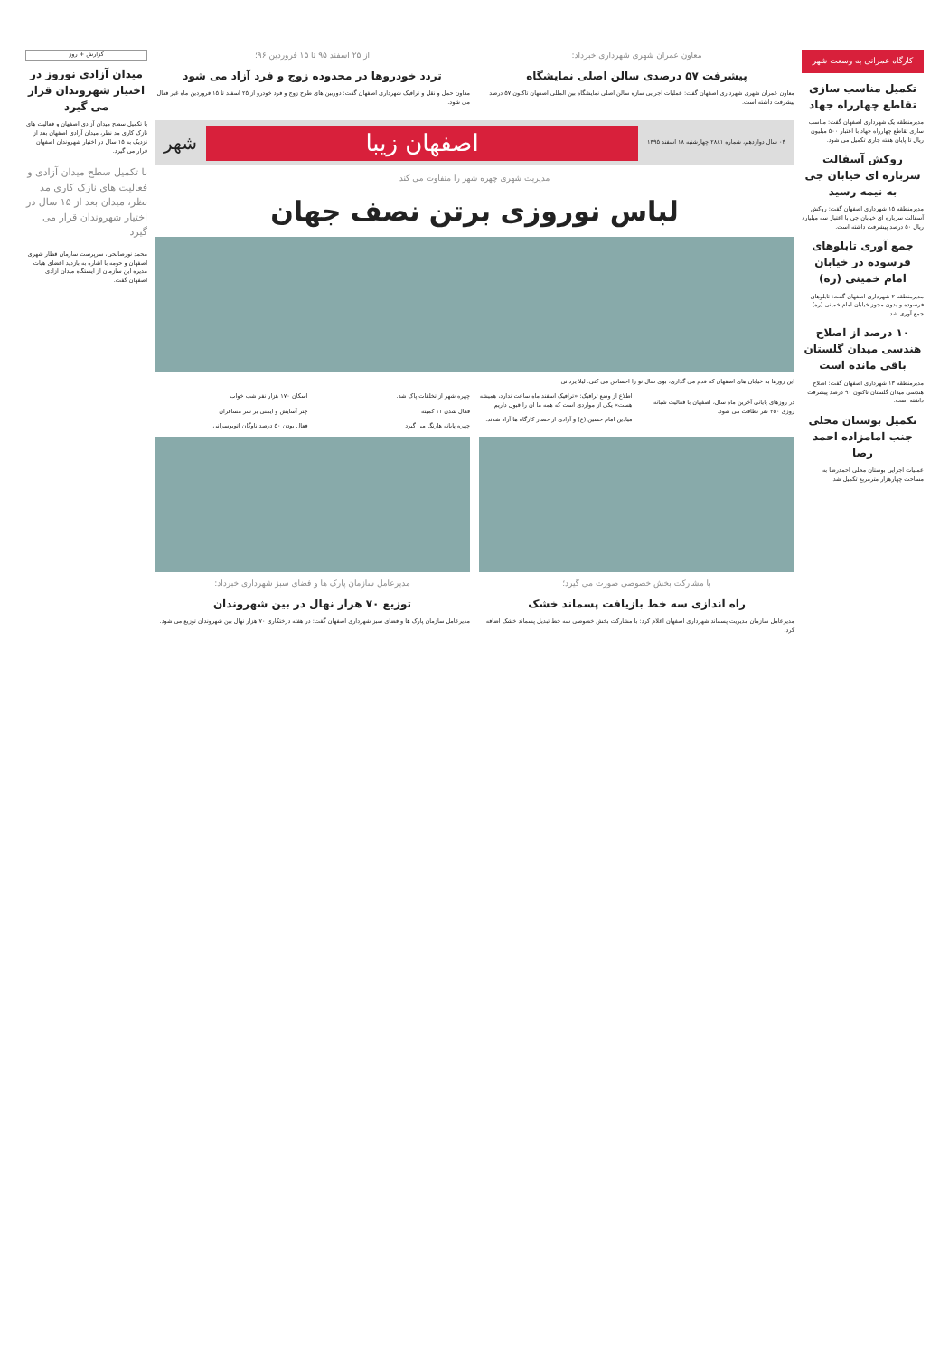کارگاه عمرانی به وسعت شهر
تکمیل مناسب سازی تقاطع چهارراه جهاد
مدیرمنطقه یک شهرداری اصفهان گفت: مناسب سازی تقاطع چهارراه جهاد با اعتبار ۵۰۰ میلیون ریال تا پایان هفته جاری تکمیل می شود.
روکش آسفالت سرباره ای خیابان جی به نیمه رسید
مدیرمنطقه ۱۵ شهرداری اصفهان گفت: روکش آسفالت سرباره ای خیابان جی با اعتبار سه میلیارد ریال ۵۰ درصد پیشرفت داشته است.
جمع آوری تابلوهای فرسوده در خیابان امام خمینی (ره)
مدیرمنطقه ۲ شهرداری اصفهان گفت: تابلوهای فرسوده و بدون مجوز خیابان امام خمینی (ره) جمع آوری شد.
۱۰ درصد از اصلاح هندسی میدان گلستان باقی مانده است
مدیرمنطقه ۱۳ شهرداری اصفهان گفت: اصلاح هندسی میدان گلستان تاکنون ۹۰ درصد پیشرفت داشته است.
تکمیل بوستان محلی جنب امامزاده احمد رضا
عملیات اجرایی بوستان محلی احمدرضا به مساحت چهارهزار مترمربع تکمیل شد.
معاون عمران شهری شهرداری خبرداد:
پیشرفت ۵۷ درصدی سالن اصلی نمایشگاه
معاون عمران شهری شهرداری اصفهان گفت: عملیات اجرایی سازه سالن اصلی نمایشگاه بین المللی اصفهان تاکنون ۵۷ درصد پیشرفت داشته است.
از ۲۵ اسفند ۹۵ تا ۱۵ فروردین ۹۶؛
تردد خودروها در محدوده زوج و فرد آزاد می شود
معاون حمل و نقل و ترافیک شهرداری اصفهان گفت: دوربین های طرح زوج و فرد خودرو از ۲۵ اسفند تا ۱۵ فروردین ماه غیر فعال می شود.
۰۴ سال دوازدهم، شماره ۲۸۸۱ چهارشنبه ۱۸ اسفند ۱۳۹۵
اصفهان زیبا
شهر
مدیریت شهری چهره شهر را متفاوت می کند
لباس نوروزی برتن نصف جهان
این روزها به خیابان های اصفهان که قدم می گذاری، بوی سال نو را احساس می کنی. لیلا یزدانی
در روزهای پایانی آخرین ماه سال، اصفهان با فعالیت شبانه روزی ۳۵۰ نفر نظافت می شود.
اطلاع از وضع ترافیک: «ترافیک اسفند ماه ساعت ندارد، همیشه هست» یکی از مواردی است که همه ما ان را قبول داریم.
میادین امام حسین (ع) و آزادی از حصار کارگاه ها آزاد شدند.
چهره شهر از تخلفات پاک شد.
فعال شدن ۱۱ کمیته
چهره پایانه هارنگ می گیرد
اسکان ۱۷۰ هزار نفر شب خواب
چتر آسایش و ایمنی بر سر مسافران
فعال بودن ۵۰ درصد ناوگان اتوبوسرانی
با مشارکت بخش خصوصی صورت می گیرد؛
راه اندازی سه خط بازیافت پسماند خشک
مدیرعامل سازمان مدیریت پسماند شهرداری اصفهان اعلام کرد: با مشارکت بخش خصوصی سه خط تبدیل پسماند خشک اضافه کرد.
مدیرعامل سازمان پارک ها و فضای سبز شهرداری خبرداد:
توزیع ۷۰ هزار نهال در بین شهروندان
مدیرعامل سازمان پارک ها و فضای سبز شهرداری اصفهان گفت: در هفته درختکاری ۷۰ هزار نهال بین شهروندان توزیع می شود.
گزارش + روز
میدان آزادی نوروز در اختیار شهروندان قرار می گیرد
با تکمیل سطح میدان آزادی اصفهان و فعالیت های نازک کاری مد نظر، میدان آزادی اصفهان بعد از نزدیک به ۱۵ سال در اختیار شهروندان اصفهان قرار می گیرد.
با تکمیل سطح میدان آزادی و فعالیت های نازک کاری مد نظر، میدان بعد از ۱۵ سال در اختیار شهروندان قرار می گیرد
محمد نورصالحی، سرپرست سازمان قطار شهری اصفهان و حومه با اشاره به بازدید اعضای هیات مدیره این سازمان از ایستگاه میدان آزادی اصفهان گفت.